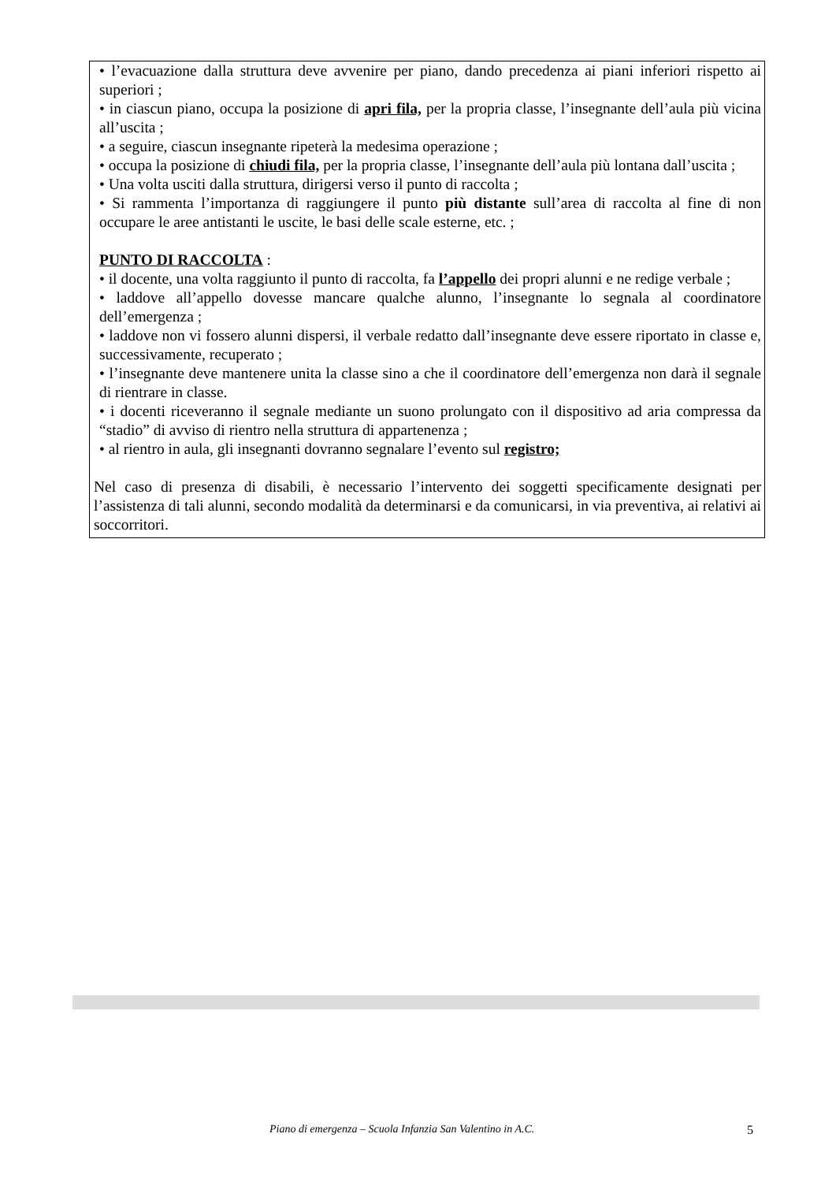• l’evacuazione dalla struttura deve avvenire per piano, dando precedenza ai piani inferiori rispetto ai superiori ;
• in ciascun piano, occupa la posizione di apri fila, per la propria classe, l’insegnante dell’aula più vicina all’uscita ;
• a seguire, ciascun insegnante ripeterà la medesima operazione ;
• occupa la posizione di chiudi fila, per la propria classe, l’insegnante dell’aula più lontana dall’uscita ;
• Una volta usciti dalla struttura, dirigersi verso il punto di raccolta ;
• Si rammenta l’importanza di raggiungere il punto più distante sull’area di raccolta al fine di non occupare le aree antistanti le uscite, le basi delle scale esterne, etc. ;
PUNTO DI RACCOLTA :
• il docente, una volta raggiunto il punto di raccolta, fa l’appello dei propri alunni e ne redige verbale ;
• laddove all’appello dovesse mancare qualche alunno, l’insegnante lo segnala al coordinatore dell’emergenza ;
• laddove non vi fossero alunni dispersi, il verbale redatto dall’insegnante deve essere riportato in classe e, successivamente, recuperato ;
• l’insegnante deve mantenere unita la classe sino a che il coordinatore dell’emergenza non darà il segnale di rientrare in classe.
• i docenti riceveranno il segnale mediante un suono prolungato con il dispositivo ad aria compressa da “stadio” di avviso di rientro nella struttura di appartenenza ;
• al rientro in aula, gli insegnanti dovranno segnalare l’evento sul registro;
Nel caso di presenza di disabili, è necessario l’intervento dei soggetti specificamente designati per l’assistenza di tali alunni, secondo modalità da determinarsi e da comunicarsi, in via preventiva, ai relativi ai soccorritori.
Piano di emergenza – Scuola Infanzia San Valentino in A.C. 5